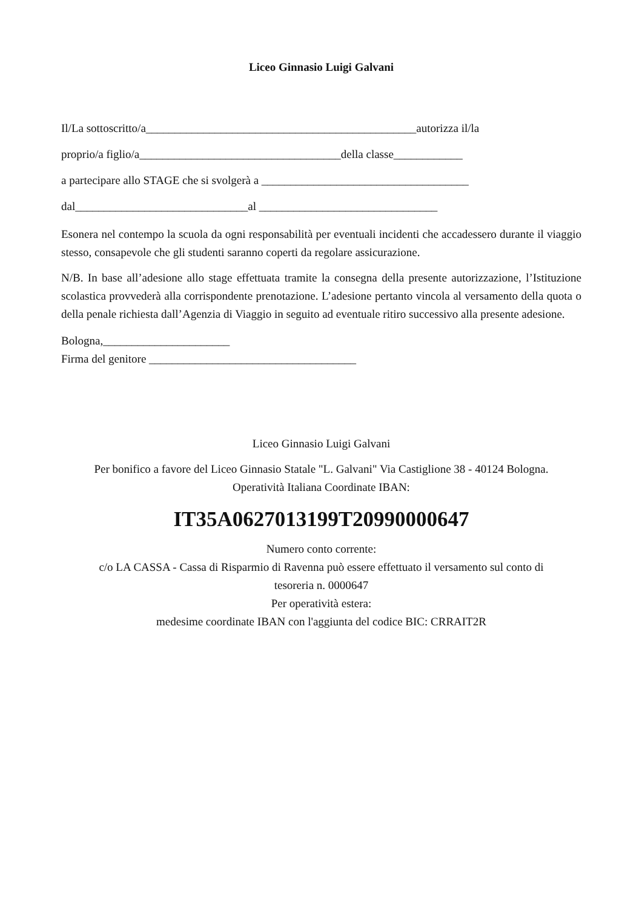Liceo Ginnasio Luigi Galvani
Il/La sottoscritto/a_______________________________________________autorizza il/la
proprio/a figlio/a___________________________________della classe____________
a partecipare allo STAGE che si svolgerà a ____________________________________
dal______________________________al _______________________________
Esonera nel contempo la scuola da ogni responsabilità per eventuali incidenti che accadessero durante il viaggio stesso, consapevole che gli studenti saranno coperti da regolare assicurazione.
N/B. In base all’adesione allo stage effettuata tramite la consegna della presente autorizzazione, l’Istituzione scolastica provvederà alla corrispondente prenotazione. L’adesione pertanto vincola al versamento della quota o della penale richiesta dall’Agenzia di Viaggio in seguito ad eventuale ritiro successivo alla presente adesione.
Bologna,______________________
Firma del genitore ____________________________________
Liceo Ginnasio Luigi Galvani
Per bonifico a favore del Liceo Ginnasio Statale "L. Galvani" Via Castiglione 38 - 40124 Bologna.
Operatività Italiana Coordinate IBAN:
IT35A0627013199T20990000647
Numero conto corrente:
c/o LA CASSA - Cassa di Risparmio di Ravenna può essere effettuato il versamento sul conto di
tesoreria n. 0000647
Per operatività estera:
medesime coordinate IBAN con l'aggiunta del codice BIC: CRRAIT2R